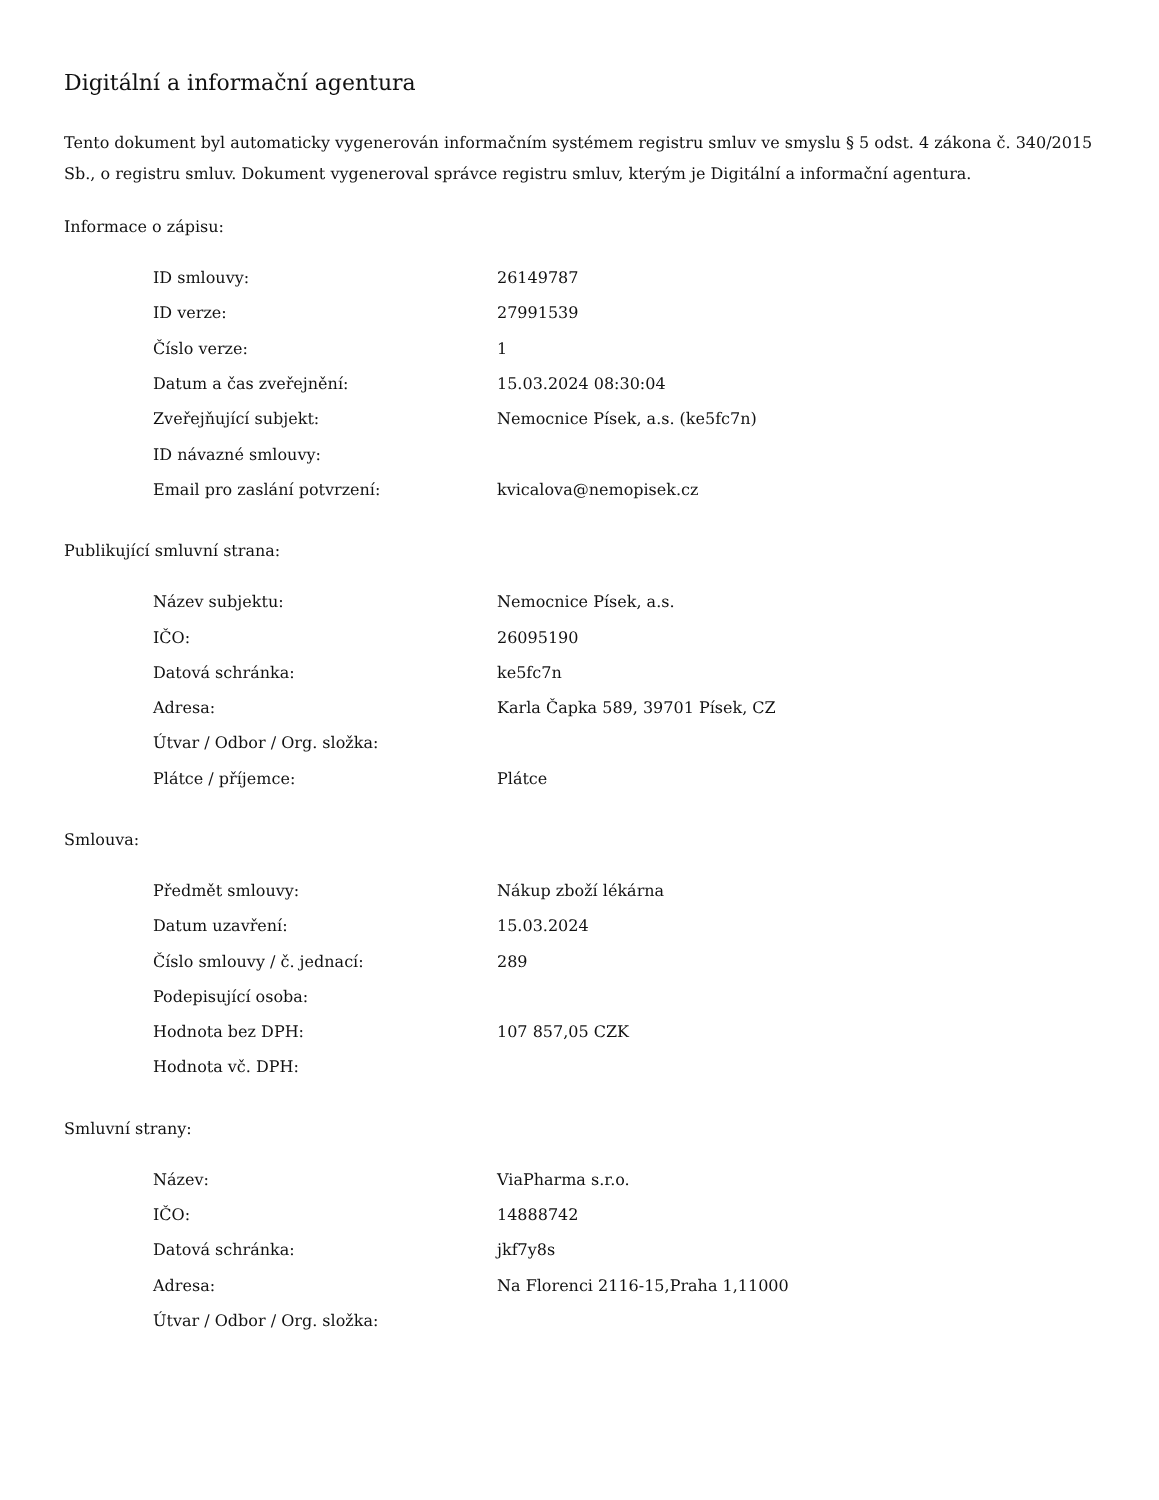Digitální a informační agentura
Tento dokument byl automaticky vygenerován informačním systémem registru smluv ve smyslu § 5 odst. 4 zákona č. 340/2015 Sb., o registru smluv. Dokument vygeneroval správce registru smluv, kterým je Digitální a informační agentura.
Informace o zápisu:
| ID smlouvy: | 26149787 |
| ID verze: | 27991539 |
| Číslo verze: | 1 |
| Datum a čas zveřejnění: | 15.03.2024 08:30:04 |
| Zveřejňující subjekt: | Nemocnice Písek, a.s. (ke5fc7n) |
| ID návazné smlouvy: | |
| Email pro zaslání potvrzení: | kvicalova@nemopisek.cz |
Publikující smluvní strana:
| Název subjektu: | Nemocnice Písek, a.s. |
| IČO: | 26095190 |
| Datová schránka: | ke5fc7n |
| Adresa: | Karla Čapka 589, 39701 Písek, CZ |
| Útvar / Odbor / Org. složka: | |
| Plátce / příjemce: | Plátce |
Smlouva:
| Předmět smlouvy: | Nákup zboží lékárna |
| Datum uzavření: | 15.03.2024 |
| Číslo smlouvy / č. jednací: | 289 |
| Podepisující osoba: | |
| Hodnota bez DPH: | 107 857,05 CZK |
| Hodnota vč. DPH: | |
Smluvní strany:
| Název: | ViaPharma s.r.o. |
| IČO: | 14888742 |
| Datová schránka: | jkf7y8s |
| Adresa: | Na Florenci 2116-15,Praha 1,11000 |
| Útvar / Odbor / Org. složka: | |